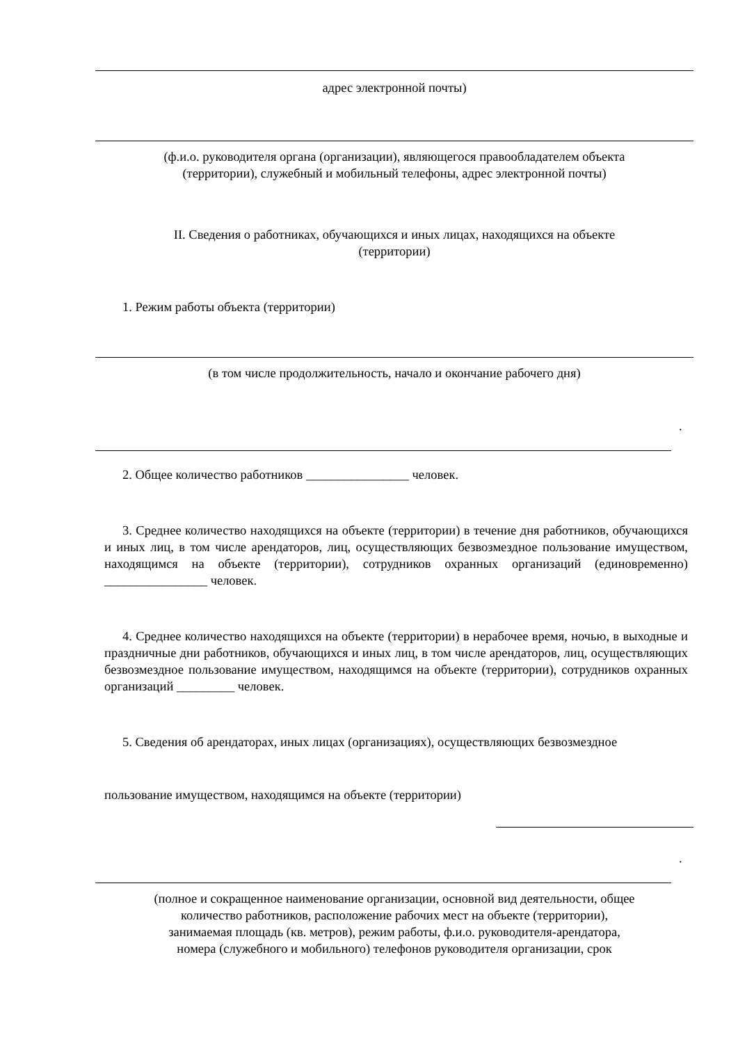адрес электронной почты)
(ф.и.о. руководителя органа (организации), являющегося правообладателем объекта
(территории), служебный и мобильный телефоны, адрес электронной почты)
II. Сведения о работниках, обучающихся и иных лицах, находящихся на объекте
(территории)
1. Режим работы объекта (территории)
(в том числе продолжительность, начало и окончание рабочего дня)
.
2. Общее количество работников ________________ человек.
3. Среднее количество находящихся на объекте (территории) в течение дня работников, обучающихся и иных лиц, в том числе арендаторов, лиц, осуществляющих безвозмездное пользование имуществом, находящимся на объекте (территории), сотрудников охранных организаций (единовременно) ________________ человек.
4. Среднее количество находящихся на объекте (территории) в нерабочее время, ночью, в выходные и праздничные дни работников, обучающихся и иных лиц, в том числе арендаторов, лиц, осуществляющих безвозмездное пользование имуществом, находящимся на объекте (территории), сотрудников охранных организаций _________ человек.
5. Сведения об арендаторах, иных лицах (организациях), осуществляющих безвозмездное
пользование имуществом, находящимся на объекте (территории)
.
(полное и сокращенное наименование организации, основной вид деятельности, общее
количество работников, расположение рабочих мест на объекте (территории),
занимаемая площадь (кв. метров), режим работы, ф.и.о. руководителя-арендатора,
номера (служебного и мобильного) телефонов руководителя организации, срок